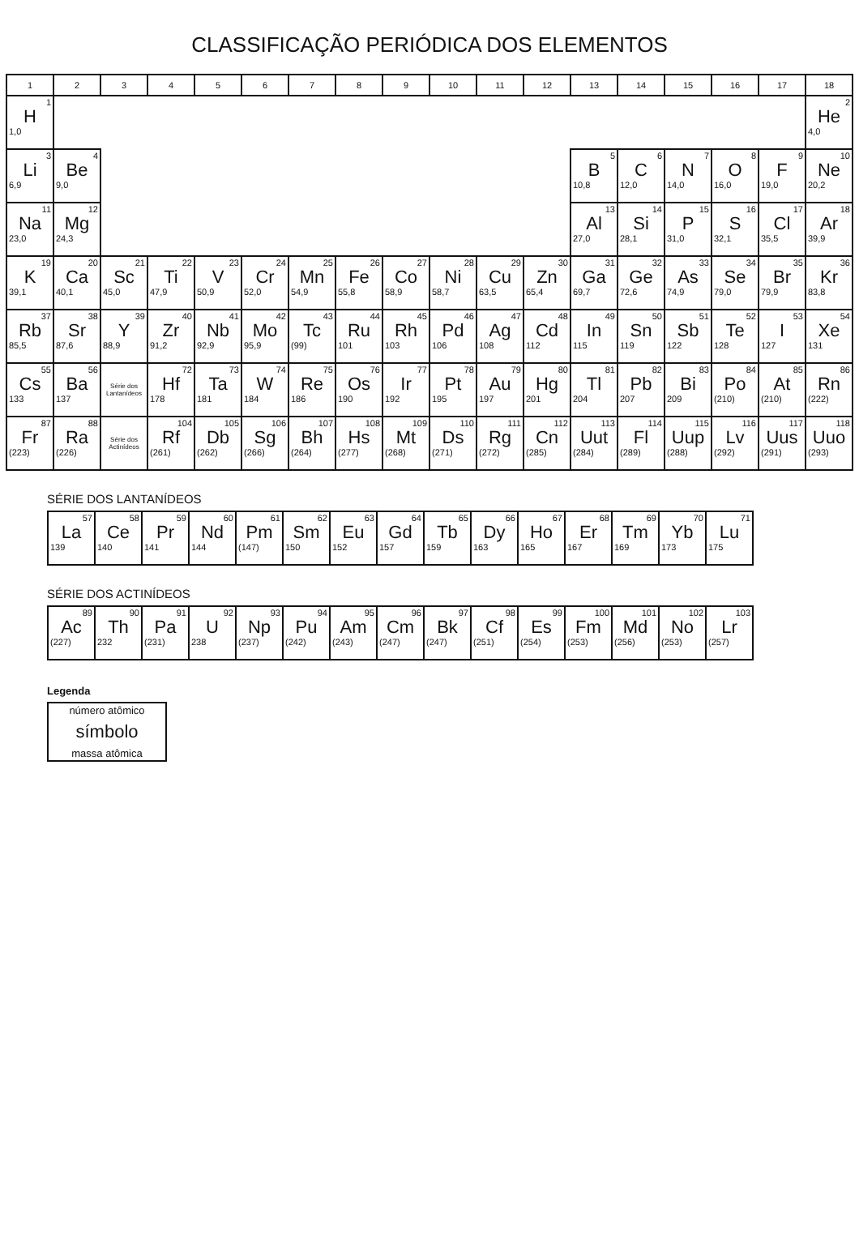CLASSIFICAÇÃO PERIÓDICA DOS ELEMENTOS
| 1 | 2 | 3 | 4 | 5 | 6 | 7 | 8 | 9 | 10 | 11 | 12 | 13 | 14 | 15 | 16 | 17 | 18 |
| --- | --- | --- | --- | --- | --- | --- | --- | --- | --- | --- | --- | --- | --- | --- | --- | --- | --- |
| 1 H 1,0 | | | | | | | | | | | | | | | | | 2 He 4,0 |
| 3 Li 6,9 | 4 Be 9,0 | | | | | | | | | | | 5 B 10,8 | 6 C 12,0 | 7 N 14,0 | 8 O 16,0 | 9 F 19,0 | 10 Ne 20,2 |
| 11 Na 23,0 | 12 Mg 24,3 | | | | | | | | | | | 13 Al 27,0 | 14 Si 28,1 | 15 P 31,0 | 16 S 32,1 | 17 Cl 35,5 | 18 Ar 39,9 |
| 19 K 39,1 | 20 Ca 40,1 | 21 Sc 45,0 | 22 Ti 47,9 | 23 V 50,9 | 24 Cr 52,0 | 25 Mn 54,9 | 26 Fe 55,8 | 27 Co 58,9 | 28 Ni 58,7 | 29 Cu 63,5 | 30 Zn 65,4 | 31 Ga 69,7 | 32 Ge 72,6 | 33 As 74,9 | 34 Se 79,0 | 35 Br 79,9 | 36 Kr 83,8 |
| 37 Rb 85,5 | 38 Sr 87,6 | 39 Y 88,9 | 40 Zr 91,2 | 41 Nb 92,9 | 42 Mo 95,9 | 43 Tc (99) | 44 Ru 101 | 45 Rh 103 | 46 Pd 106 | 47 Ag 108 | 48 Cd 112 | 49 In 115 | 50 Sn 119 | 51 Sb 122 | 52 Te 128 | 53 I 127 | 54 Xe 131 |
| 55 Cs 133 | 56 Ba 137 | Série dos Lantanídeos | 72 Hf 178 | 73 Ta 181 | 74 W 184 | 75 Re 186 | 76 Os 190 | 77 Ir 192 | 78 Pt 195 | 79 Au 197 | 80 Hg 201 | 81 Tl 204 | 82 Pb 207 | 83 Bi 209 | 84 Po (210) | 85 At (210) | 86 Rn (222) |
| 87 Fr (223) | 88 Ra (226) | Série dos Actinídeos | 104 Rf (261) | 105 Db (262) | 106 Sg (266) | 107 Bh (264) | 108 Hs (277) | 109 Mt (268) | 110 Ds (271) | 111 Rg (272) | 112 Cn (285) | 113 Uut (284) | 114 Fl (289) | 115 Uup (288) | 116 Lv (292) | 117 Uus (291) | 118 Uuo (293) |
SÉRIE DOS LANTANÍDEOS
| 57 La 139 | 58 Ce 140 | 59 Pr 141 | 60 Nd 144 | 61 Pm (147) | 62 Sm 150 | 63 Eu 152 | 64 Gd 157 | 65 Tb 159 | 66 Dy 163 | 67 Ho 165 | 68 Er 167 | 69 Tm 169 | 70 Yb 173 | 71 Lu 175 |
SÉRIE DOS ACTINÍDEOS
| 89 Ac (227) | 90 Th 232 | 91 Pa (231) | 92 U 238 | 93 Np (237) | 94 Pu (242) | 95 Am (243) | 96 Cm (247) | 97 Bk (247) | 98 Cf (251) | 99 Es (254) | 100 Fm (253) | 101 Md (256) | 102 No (253) | 103 Lr (257) |
Legenda
| número atômico símbolo massa atômica |